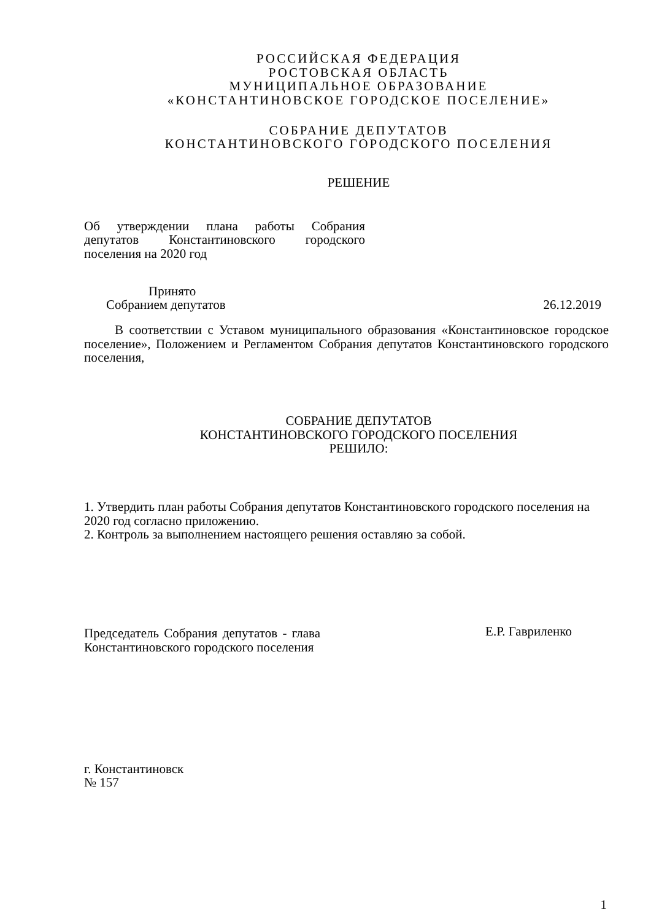РОССИЙСКАЯ ФЕДЕРАЦИЯ
РОСТОВСКАЯ ОБЛАСТЬ
МУНИЦИПАЛЬНОЕ ОБРАЗОВАНИЕ
«КОНСТАНТИНОВСКОЕ ГОРОДСКОЕ ПОСЕЛЕНИЕ»
СОБРАНИЕ ДЕПУТАТОВ
КОНСТАНТИНОВСКОГО ГОРОДСКОГО ПОСЕЛЕНИЯ
РЕШЕНИЕ
Об утверждении плана работы Собрания депутатов Константиновского городского поселения на 2020 год
Принято
Собранием депутатов 26.12.2019
В соответствии с Уставом муниципального образования «Константиновское городское поселение», Положением и Регламентом Собрания депутатов Константиновского городского поселения,
СОБРАНИЕ ДЕПУТАТОВ
КОНСТАНТИНОВСКОГО ГОРОДСКОГО ПОСЕЛЕНИЯ
РЕШИЛО:
1. Утвердить план работы Собрания депутатов Константиновского городского поселения на 2020 год согласно приложению.
2. Контроль за выполнением настоящего решения оставляю за собой.
Председатель Собрания депутатов - глава Константиновского городского поселения
Е.Р. Гавриленко
г. Константиновск
№ 157
1